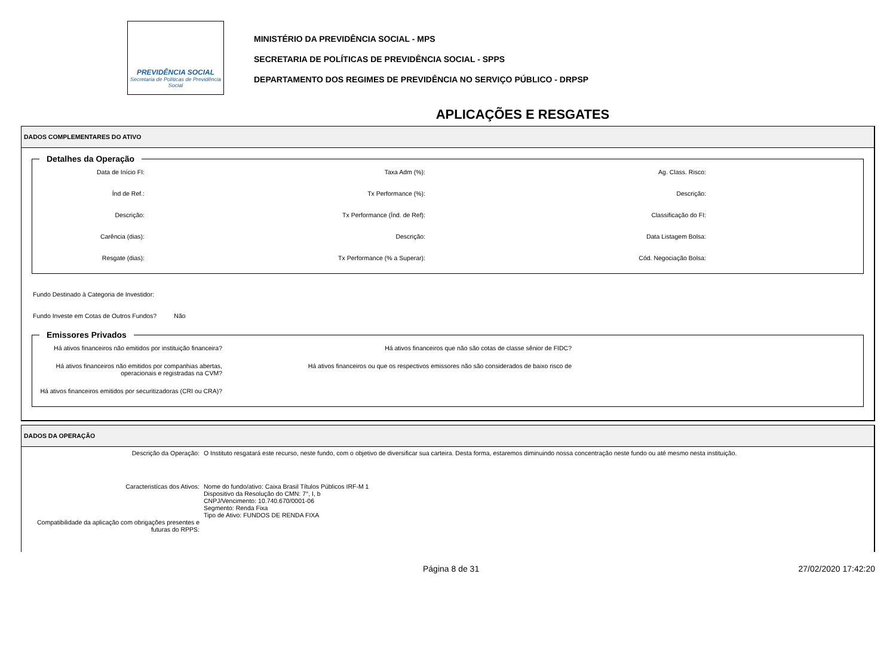PREVIDÊNCIA SOCIAL
Secretaria de Políticas de Previdência Social
MINISTÉRIO DA PREVIDÊNCIA SOCIAL - MPS
SECRETARIA DE POLÍTICAS DE PREVIDÊNCIA SOCIAL - SPPS
DEPARTAMENTO DOS REGIMES DE PREVIDÊNCIA NO SERVIÇO PÚBLICO - DRPSP
APLICAÇÕES E RESGATES
DADOS COMPLEMENTARES DO ATIVO
Detalhes da Operação
Data de Início FI:
Taxa Adm (%):
Ag. Class. Risco:
Índ de Ref.:
Tx Performance (%):
Descrição:
Descrição:
Tx Performance (Índ. de Ref):
Classificação do FI:
Carência (dias):
Descrição:
Data Listagem Bolsa:
Resgate (dias):
Tx Performance (% a Superar):
Cód. Negociação Bolsa:
Fundo Destinado à Categoria de Investidor:
Fundo Investe em Cotas de Outros Fundos? Não
Emissores Privados
Há ativos financeiros não emitidos por instituição financeira?
Há ativos financeiros que não são cotas de classe sênior de FIDC?
Há ativos financeiros não emitidos por companhias abertas, operacionais e registradas na CVM?
Há ativos financeiros ou que os respectivos emissores não são considerados de baixo risco de
Há ativos financeiros emitidos por securitizadoras (CRI ou CRA)?
DADOS DA OPERAÇÃO
Descrição da Operação:
O Instituto resgatará este recurso, neste fundo, com o objetivo de diversificar sua carteira. Desta forma, estaremos diminuindo nossa concentração neste fundo ou até mesmo nesta instituição.
Caracteristícas dos Ativos:
Nome do fundo/ativo: Caixa Brasil Títulos Públicos IRF-M 1
Dispositivo da Resolução do CMN: 7°, I, b
CNPJ/Vencimento: 10.740.670/0001-06
Segmento: Renda Fixa
Tipo de Ativo: FUNDOS DE RENDA FIXA
Compatibilidade da aplicação com obrigações presentes e futuras do RPPS:
Página 8 de 31 27/02/2020 17:42:20